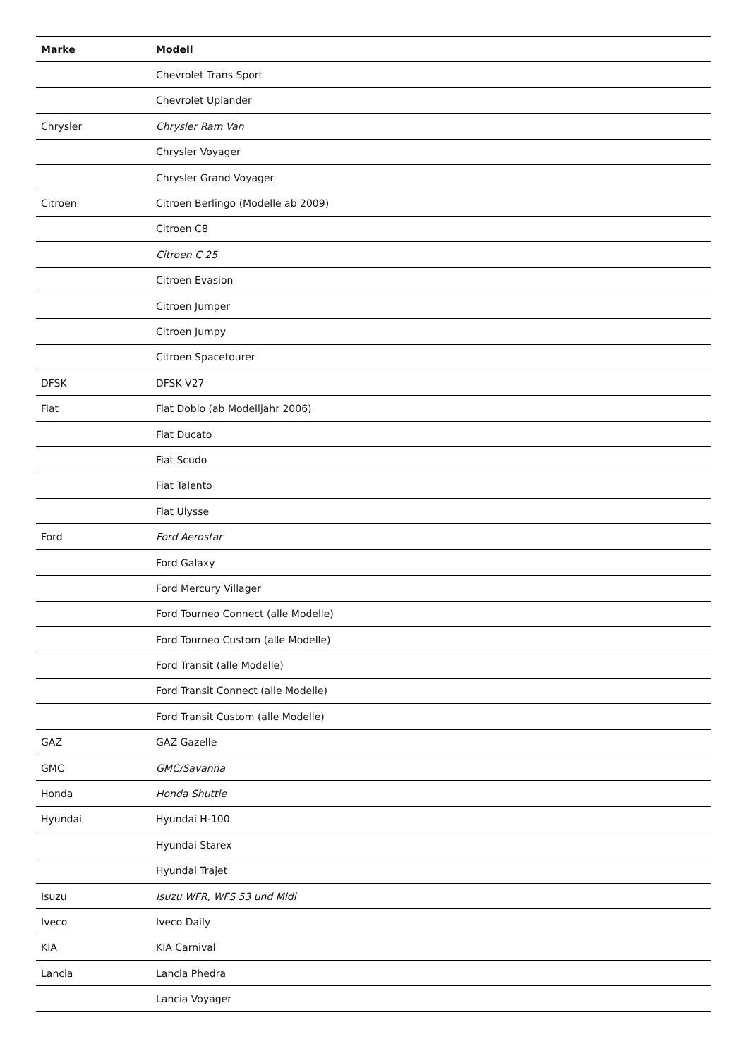| Marke | Modell |
| --- | --- |
| | Chevrolet Trans Sport |
| | Chevrolet Uplander |
| Chrysler | Chrysler Ram Van |
| | Chrysler Voyager |
| | Chrysler Grand Voyager |
| Citroen | Citroen Berlingo (Modelle ab 2009) |
| | Citroen C8 |
| | Citroen C 25 |
| | Citroen Evasion |
| | Citroen Jumper |
| | Citroen Jumpy |
| | Citroen Spacetourer |
| DFSK | DFSK V27 |
| Fiat | Fiat Doblo (ab Modelljahr 2006) |
| | Fiat Ducato |
| | Fiat Scudo |
| | Fiat Talento |
| | Fiat Ulysse |
| Ford | Ford Aerostar |
| | Ford Galaxy |
| | Ford Mercury Villager |
| | Ford Tourneo Connect (alle Modelle) |
| | Ford Tourneo Custom (alle Modelle) |
| | Ford Transit (alle Modelle) |
| | Ford Transit Connect (alle Modelle) |
| | Ford Transit Custom (alle Modelle) |
| GAZ | GAZ Gazelle |
| GMC | GMC/Savanna |
| Honda | Honda Shuttle |
| Hyundai | Hyundai H-100 |
| | Hyundai Starex |
| | Hyundai Trajet |
| Isuzu | Isuzu WFR, WFS 53 und Midi |
| Iveco | Iveco Daily |
| KIA | KIA Carnival |
| Lancia | Lancia Phedra |
| | Lancia Voyager |